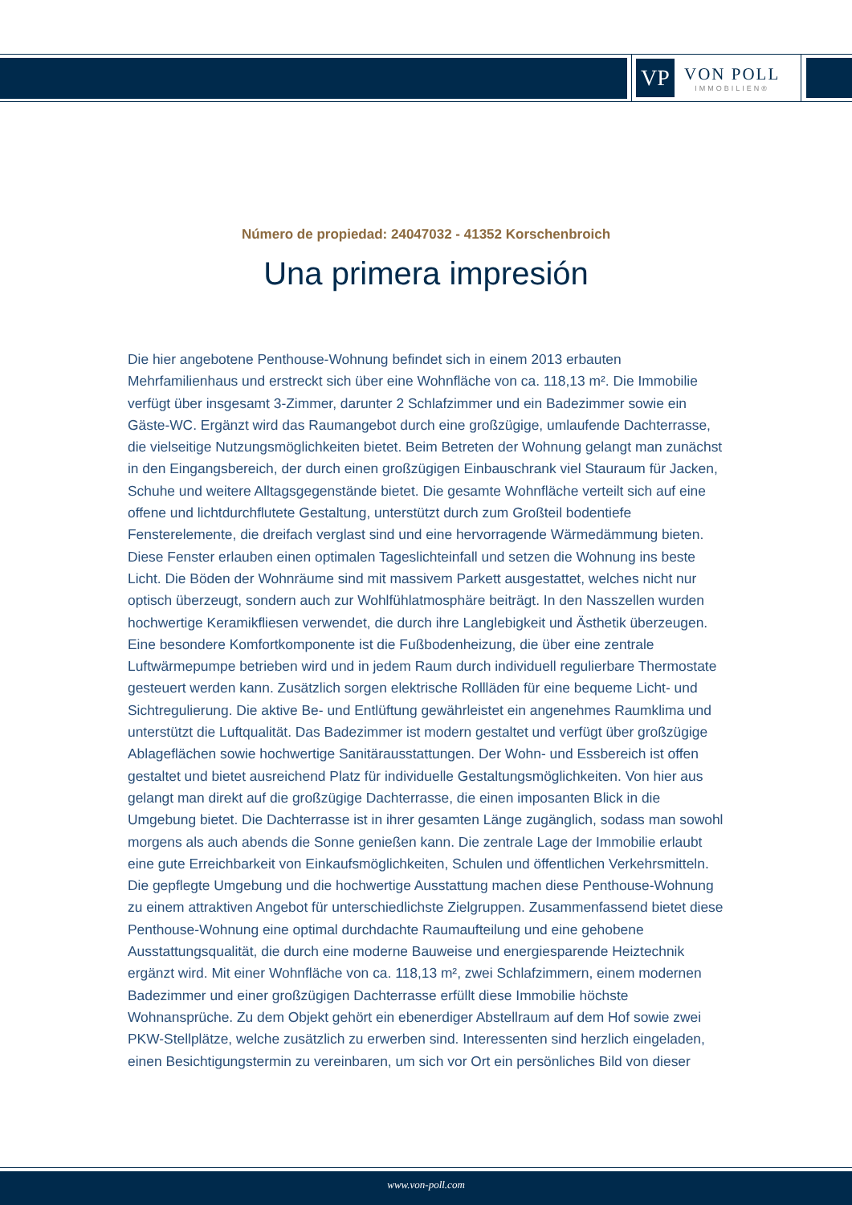VP
VON POLL
IMMOBILIEN®
Número de propiedad: 24047032 - 41352 Korschenbroich
Una primera impresión
Die hier angebotene Penthouse-Wohnung befindet sich in einem 2013 erbauten Mehrfamilienhaus und erstreckt sich über eine Wohnfläche von ca. 118,13 m². Die Immobilie verfügt über insgesamt 3-Zimmer, darunter 2 Schlafzimmer und ein Badezimmer sowie ein Gäste-WC. Ergänzt wird das Raumangebot durch eine großzügige, umlaufende Dachterrasse, die vielseitige Nutzungsmöglichkeiten bietet. Beim Betreten der Wohnung gelangt man zunächst in den Eingangsbereich, der durch einen großzügigen Einbauschrank viel Stauraum für Jacken, Schuhe und weitere Alltagsgegenstände bietet. Die gesamte Wohnfläche verteilt sich auf eine offene und lichtdurchflutete Gestaltung, unterstützt durch zum Großteil bodentiefe Fensterelemente, die dreifach verglast sind und eine hervorragende Wärmedämmung bieten. Diese Fenster erlauben einen optimalen Tageslichteinfall und setzen die Wohnung ins beste Licht. Die Böden der Wohnräume sind mit massivem Parkett ausgestattet, welches nicht nur optisch überzeugt, sondern auch zur Wohlfühlatmosphäre beiträgt. In den Nasszellen wurden hochwertige Keramikfliesen verwendet, die durch ihre Langlebigkeit und Ästhetik überzeugen. Eine besondere Komfortkomponente ist die Fußbodenheizung, die über eine zentrale Luftwärmepumpe betrieben wird und in jedem Raum durch individuell regulierbare Thermostate gesteuert werden kann. Zusätzlich sorgen elektrische Rollläden für eine bequeme Licht- und Sichtregulierung. Die aktive Be- und Entlüftung gewährleistet ein angenehmes Raumklima und unterstützt die Luftqualität. Das Badezimmer ist modern gestaltet und verfügt über großzügige Ablageflächen sowie hochwertige Sanitärausstattungen. Der Wohn- und Essbereich ist offen gestaltet und bietet ausreichend Platz für individuelle Gestaltungsmöglichkeiten. Von hier aus gelangt man direkt auf die großzügige Dachterrasse, die einen imposanten Blick in die Umgebung bietet. Die Dachterrasse ist in ihrer gesamten Länge zugänglich, sodass man sowohl morgens als auch abends die Sonne genießen kann. Die zentrale Lage der Immobilie erlaubt eine gute Erreichbarkeit von Einkaufsmöglichkeiten, Schulen und öffentlichen Verkehrsmitteln. Die gepflegte Umgebung und die hochwertige Ausstattung machen diese Penthouse-Wohnung zu einem attraktiven Angebot für unterschiedlichste Zielgruppen. Zusammenfassend bietet diese Penthouse-Wohnung eine optimal durchdachte Raumaufteilung und eine gehobene Ausstattungsqualität, die durch eine moderne Bauweise und energiesparende Heiztechnik ergänzt wird. Mit einer Wohnfläche von ca. 118,13 m², zwei Schlafzimmern, einem modernen Badezimmer und einer großzügigen Dachterrasse erfüllt diese Immobilie höchste Wohnansprüche. Zu dem Objekt gehört ein ebenerdiger Abstellraum auf dem Hof sowie zwei PKW-Stellplätze, welche zusätzlich zu erwerben sind. Interessenten sind herzlich eingeladen, einen Besichtigungstermin zu vereinbaren, um sich vor Ort ein persönliches Bild von dieser
www.von-poll.com